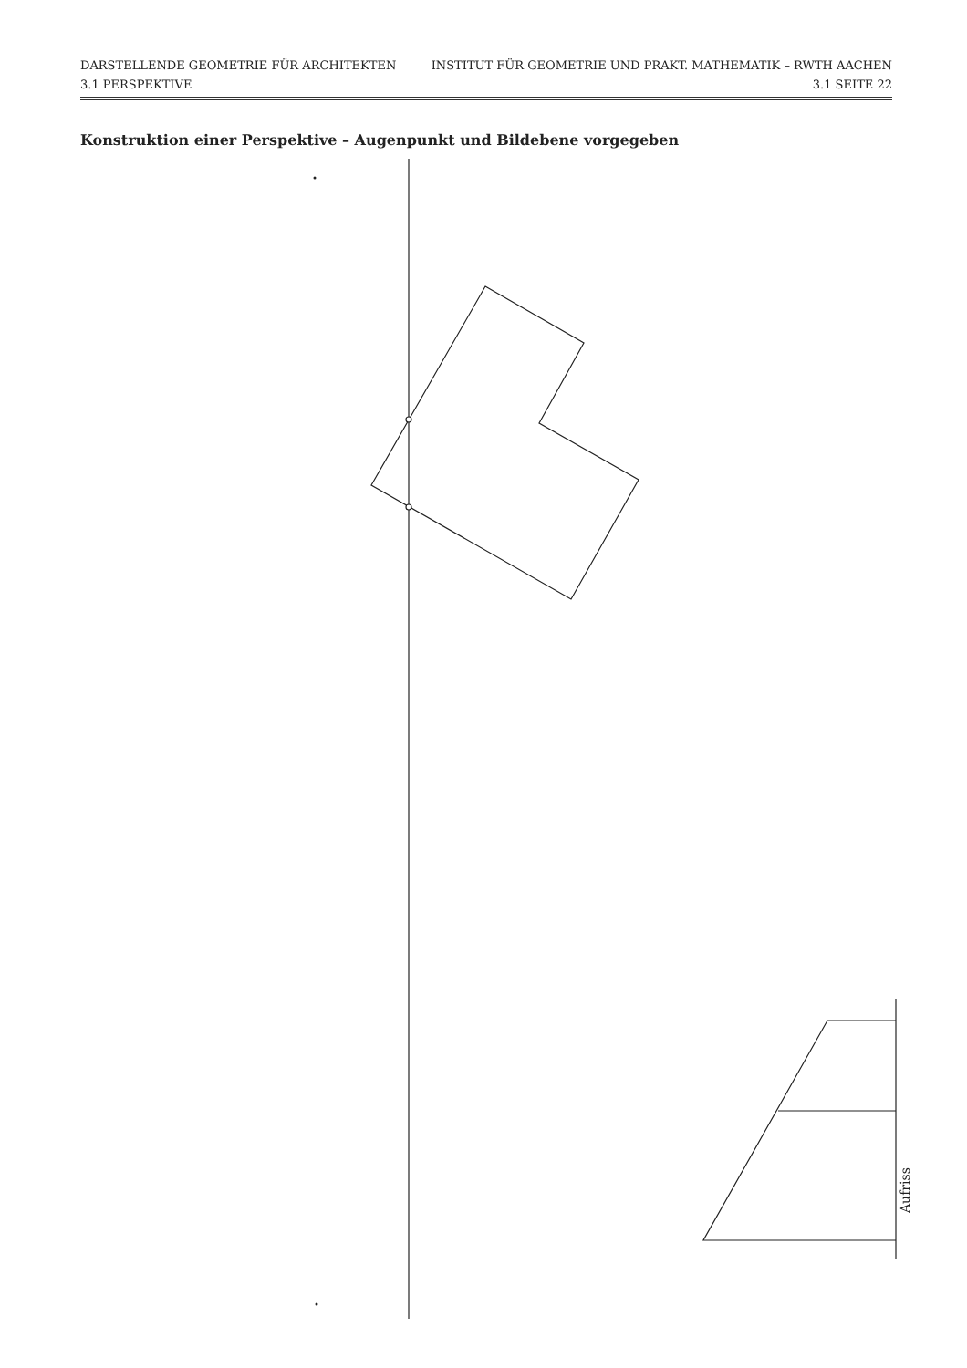DARSTELLENDE GEOMETRIE FÜR ARCHITEKTEN INSTITUT FÜR GEOMETRIE UND PRAKT. MATHEMATIK – RWTH AACHEN
3.1 PERSPEKTIVE 3.1 SEITE 22
Konstruktion einer Perspektive – Augenpunkt und Bildebene vorgegeben
Aufriss